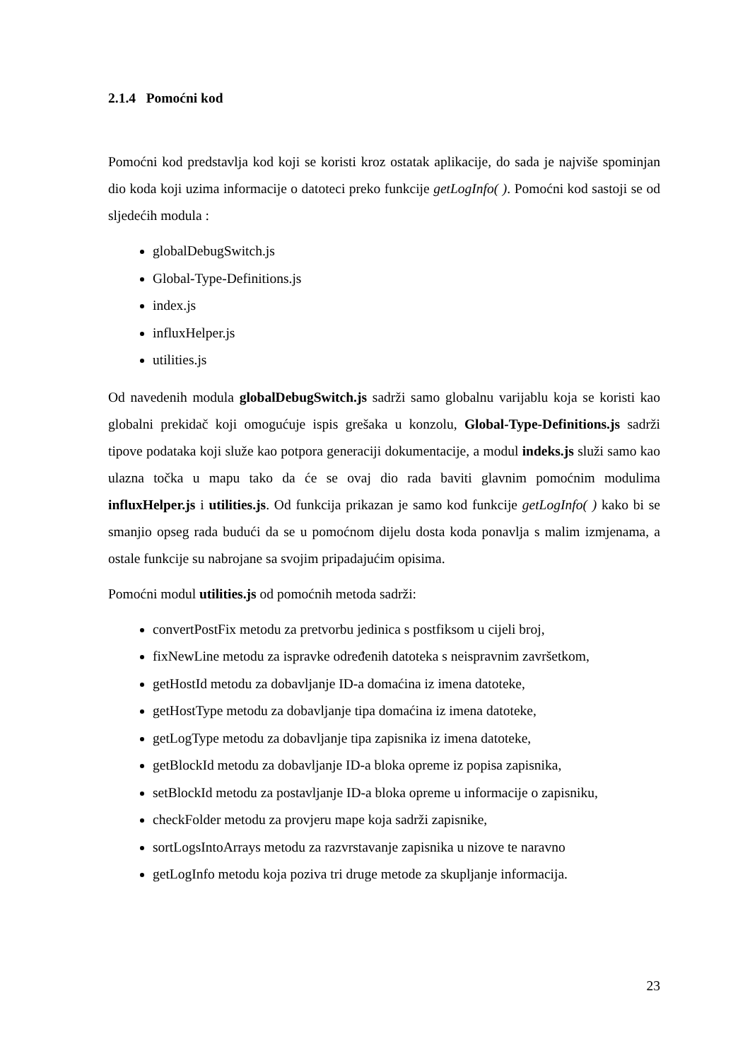2.1.4 Pomoćni kod
Pomoćni kod predstavlja kod koji se koristi kroz ostatak aplikacije, do sada je najviše spominjan dio koda koji uzima informacije o datoteci preko funkcije getLogInfo( ). Pomoćni kod sastoji se od sljedećih modula :
globalDebugSwitch.js
Global-Type-Definitions.js
index.js
influxHelper.js
utilities.js
Od navedenih modula globalDebugSwitch.js sadrži samo globalnu varijablu koja se koristi kao globalni prekidač koji omogućuje ispis grešaka u konzolu, Global-Type-Definitions.js sadrži tipove podataka koji služe kao potpora generaciji dokumentacije, a modul indeks.js služi samo kao ulazna točka u mapu tako da će se ovaj dio rada baviti glavnim pomoćnim modulima influxHelper.js i utilities.js. Od funkcija prikazan je samo kod funkcije getLogInfo( ) kako bi se smanjio opseg rada budući da se u pomoćnom dijelu dosta koda ponavlja s malim izmjenama, a ostale funkcije su nabrojane sa svojim pripadajućim opisima.
Pomoćni modul utilities.js od pomoćnih metoda sadrži:
convertPostFix metodu za pretvorbu jedinica s postfiksom u cijeli broj,
fixNewLine metodu za ispravke određenih datoteka s neispravnim završetkom,
getHostId metodu za dobavljanje ID-a domaćina iz imena datoteke,
getHostType metodu za dobavljanje tipa domaćina iz imena datoteke,
getLogType metodu za dobavljanje tipa zapisnika iz imena datoteke,
getBlockId metodu za dobavljanje ID-a bloka opreme iz popisa zapisnika,
setBlockId metodu za postavljanje ID-a bloka opreme u informacije o zapisniku,
checkFolder metodu za provjeru mape koja sadrži zapisnike,
sortLogsIntoArrays metodu za razvrstavanje zapisnika u nizove te naravno
getLogInfo metodu koja poziva tri druge metode za skupljanje informacija.
23